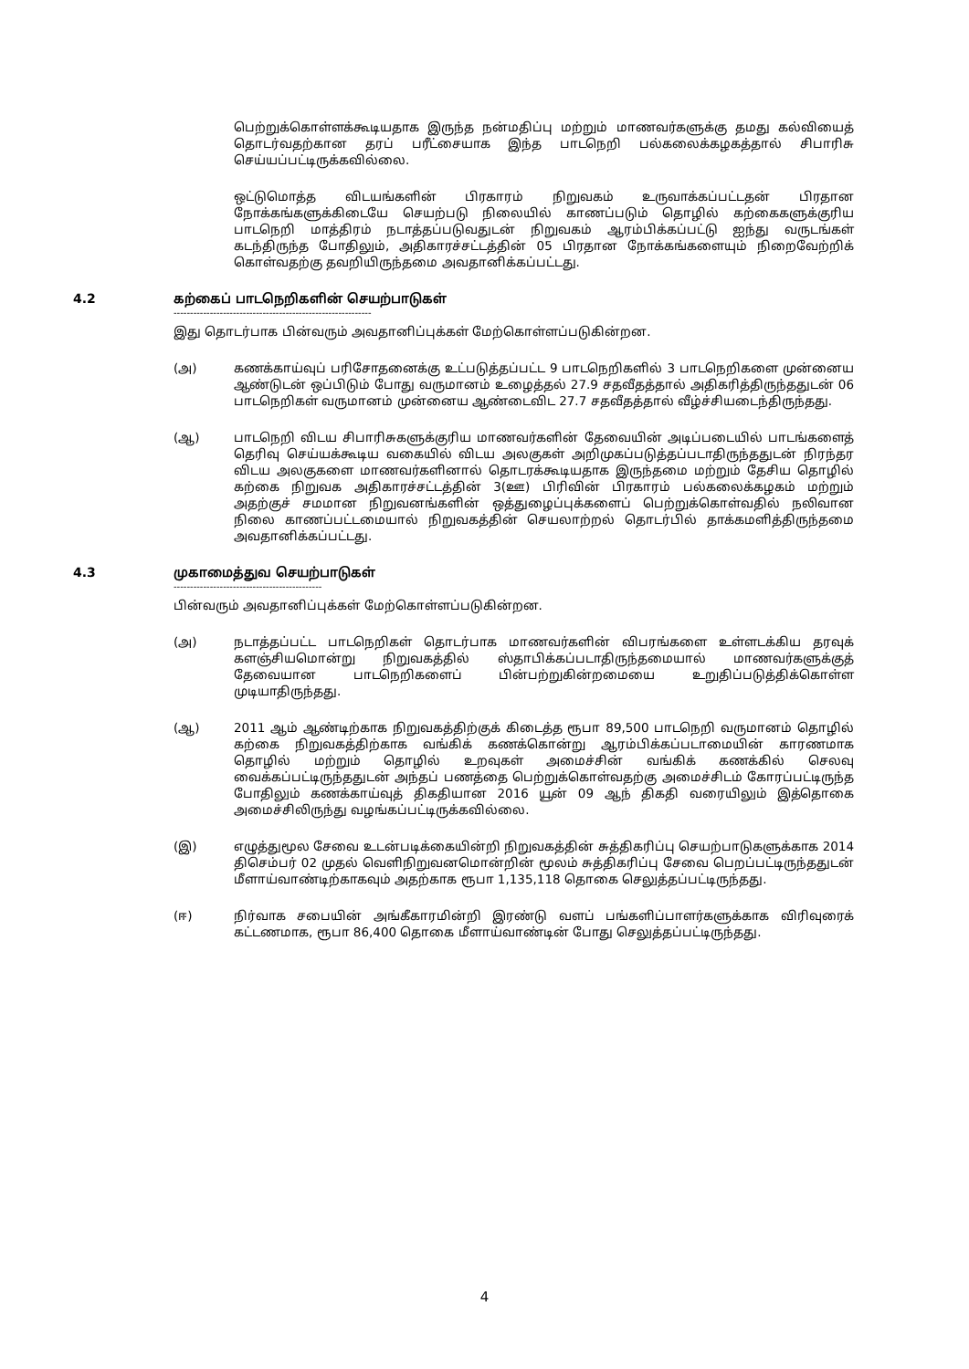பெற்றுக்கொள்ளக்கூடியதாக இருந்த நன்மதிப்பு மற்றும் மாணவர்களுக்கு தமது கல்வியைத் தொடர்வதற்கான தரப் பரீட்சையாக இந்த பாடநெறி பல்கலைக்கழகத்தால் சிபாரிசு செய்யப்பட்டிருக்கவில்லை.
ஒட்டுமொத்த விடயங்களின் பிரகாரம் நிறுவகம் உருவாக்கப்பட்டதன் பிரதான நோக்கங்களுக்கிடையே செயற்படு நிலையில் காணப்படும் தொழில் கற்கைகளுக்குரிய பாடநெறி மாத்திரம் நடாத்தப்படுவதுடன் நிறுவகம் ஆரம்பிக்கப்பட்டு ஐந்து வருடங்கள் கடந்திருந்த போதிலும், அதிகாரச்சட்டத்தின் 05 பிரதான நோக்கங்களையும் நிறைவேற்றிக் கொள்வதற்கு தவறியிருந்தமை அவதானிக்கப்பட்டது.
4.2 கற்கைப் பாடநெறிகளின் செயற்பாடுகள்
------------------------------------------------------------
இது தொடர்பாக பின்வரும் அவதானிப்புக்கள் மேற்கொள்ளப்படுகின்றன.
(அ) கணக்காய்வுப் பரிசோதனைக்கு உட்படுத்தப்பட்ட 9 பாடநெறிகளில் 3 பாடநெறிகளை முன்னைய ஆண்டுடன் ஒப்பிடும் போது வருமானம் உழைத்தல் 27.9 சதவீதத்தால் அதிகரித்திருந்ததுடன் 06 பாடநெறிகள் வருமானம் முன்னைய ஆண்டைவிட 27.7 சதவீதத்தால் வீழ்ச்சியடைந்திருந்தது.
(ஆ) பாடநெறி விடய சிபாரிசுகளுக்குரிய மாணவர்களின் தேவையின் அடிப்படையில் பாடங்களைத் தெரிவு செய்யக்கூடிய வகையில் விடய அலகுகள் அறிமுகப்படுத்தப்படாதிருந்ததுடன் நிரந்தர விடய அலகுகளை மாணவர்களினால் தொடரக்கூடியதாக இருந்தமை மற்றும் தேசிய தொழில் கற்கை நிறுவக அதிகாரச்சட்டத்தின் 3(ஊ) பிரிவின் பிரகாரம் பல்கலைக்கழகம் மற்றும் அதற்குச் சமமான நிறுவனங்களின் ஒத்துழைப்புக்களைப் பெற்றுக்கொள்வதில் நலிவான நிலை காணப்பட்டமையால் நிறுவகத்தின் செயலாற்றல் தொடர்பில் தாக்கமளித்திருந்தமை அவதானிக்கப்பட்டது.
4.3 முகாமைத்துவ செயற்பாடுகள்
---------------------------------------------
பின்வரும் அவதானிப்புக்கள் மேற்கொள்ளப்படுகின்றன.
(அ) நடாத்தப்பட்ட பாடநெறிகள் தொடர்பாக மாணவர்களின் விபரங்களை உள்ளடக்கிய தரவுக் களஞ்சியமொன்று நிறுவகத்தில் ஸ்தாபிக்கப்படாதிருந்தமையால் மாணவர்களுக்குத் தேவையான பாடநெறிகளைப் பின்பற்றுகின்றமையை உறுதிப்படுத்திக்கொள்ள முடியாதிருந்தது.
(ஆ) 2011 ஆம் ஆண்டிற்காக நிறுவகத்திற்குக் கிடைத்த ரூபா 89,500 பாடநெறி வருமானம் தொழில் கற்கை நிறுவகத்திற்காக வங்கிக் கணக்கொன்று ஆரம்பிக்கப்படாமையின் காரணமாக தொழில் மற்றும் தொழில் உறவுகள் அமைச்சின் வங்கிக் கணக்கில் செலவு வைக்கப்பட்டிருந்ததுடன் அந்தப் பணத்தை பெற்றுக்கொள்வதற்கு அமைச்சிடம் கோரப்பட்டிருந்த போதிலும் கணக்காய்வுத் திகதியான 2016 யூன் 09 ஆந் திகதி வரையிலும் இத்தொகை அமைச்சிலிருந்து வழங்கப்பட்டிருக்கவில்லை.
(இ) எழுத்துமூல சேவை உடன்படிக்கையின்றி நிறுவகத்தின் சுத்திகரிப்பு செயற்பாடுகளுக்காக 2014 திசெம்பர் 02 முதல் வெளிநிறுவனமொன்றின் மூலம் சுத்திகரிப்பு சேவை பெறப்பட்டிருந்ததுடன் மீளாய்வாண்டிற்காகவும் அதற்காக ரூபா 1,135,118 தொகை செலுத்தப்பட்டிருந்தது.
(ஈ) நிர்வாக சபையின் அங்கீகாரமின்றி இரண்டு வளப் பங்களிப்பாளர்களுக்காக விரிவுரைக் கட்டணமாக, ரூபா 86,400 தொகை மீளாய்வாண்டின் போது செலுத்தப்பட்டிருந்தது.
4